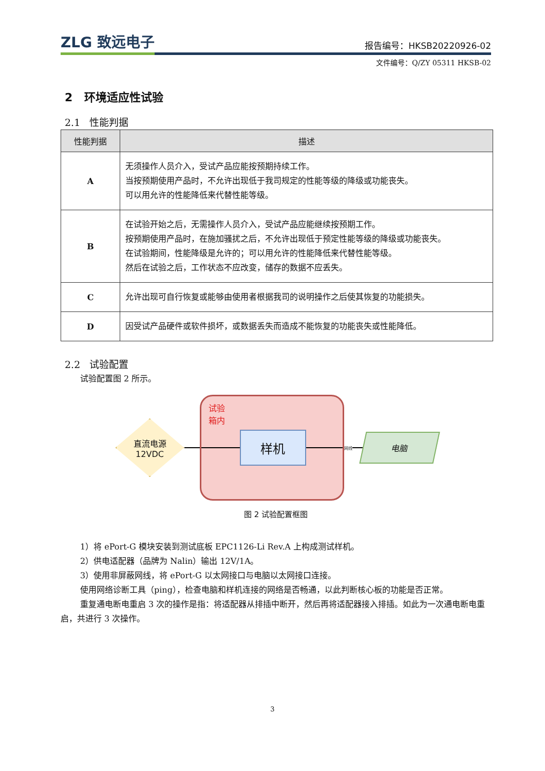ZLG 致远电子
报告编号：HKSB20220926-02
文件编号：Q/ZY 05311 HKSB-02
2 环境适应性试验
2.1 性能判据
| 性能判据 | 描述 |
| --- | --- |
| A | 无须操作人员介入，受试产品应能按预期持续工作。 当按预期使用产品时，不允许出现低于我司规定的性能等级的降级或功能丧失。 可以用允许的性能降低来代替性能等级。 |
| B | 在试验开始之后，无需操作人员介入，受试产品应能继续按预期工作。 按预期使用产品时，在施加骚扰之后，不允许出现低于预定性能等级的降级或功能丧失。 在试验期间，性能降级是允许的；可以用允许的性能降低来代替性能等级。 然后在试验之后，工作状态不应改变，储存的数据不应丢失。 |
| C | 允许出现可自行恢复或能够由使用者根据我司的说明操作之后使其恢复的功能损失。 |
| D | 因受试产品硬件或软件损坏，或数据丢失而造成不能恢复的功能丧失或性能降低。 |
2.2 试验配置
试验配置图 2 所示。
直流电源
12VDC
试验
箱内
样机
网线
电脑
图 2 试验配置框图
1）将 ePort-G 模块安装到测试底板 EPC1126-Li Rev.A 上构成测试样机。
2）供电适配器（品牌为 Nalin）输出 12V/1A。
3）使用非屏蔽网线，将 ePort-G 以太网接口与电脑以太网接口连接。
使用网络诊断工具（ping），检查电脑和样机连接的网络是否畅通，以此判断核心板的功能是否正常。
重复通电断电重启 3 次的操作是指：将适配器从排插中断开，然后再将适配器接入排插。如此为一次通电断电重启，共进行 3 次操作。
3